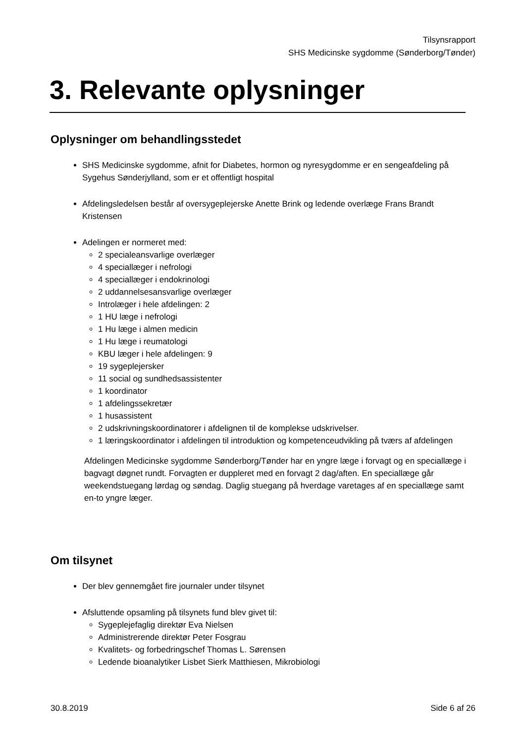Tilsynsrapport
SHS Medicinske sygdomme (Sønderborg/Tønder)
3. Relevante oplysninger
Oplysninger om behandlingsstedet
SHS Medicinske sygdomme, afnit for Diabetes, hormon og nyresygdomme er en sengeafdeling på Sygehus Sønderjylland, som er et offentligt hospital
Afdelingsledelsen består af oversygeplejerske Anette Brink og ledende overlæge Frans Brandt Kristensen
Adelingen er normeret med:
2 specialeansvarlige overlæger
4 speciallæger i nefrologi
4 speciallæger i endokrinologi
2 uddannelsesansvarlige overlæger
Introlæger i hele afdelingen: 2
1 HU læge i nefrologi
1 Hu læge i almen medicin
1 Hu læge i reumatologi
KBU læger i hele afdelingen: 9
19 sygeplejersker
11 social og sundhedsassistenter
1 koordinator
1 afdelingssekretær
1 husassistent
2 udskrivningskoordinatorer i afdelignen til de komplekse udskrivelser.
1 læringskoordinator i afdelingen til introduktion og kompetenceudvikling på tværs af afdelingen
Afdelingen Medicinske sygdomme Sønderborg/Tønder har en yngre læge i forvagt og en speciallæge i bagvagt døgnet rundt. Forvagten er duppleret med en forvagt 2 dag/aften. En speciallæge går weekendstuegang lørdag og søndag. Daglig stuegang på hverdage varetages af en speciallæge samt en-to yngre læger.
Om tilsynet
Der blev gennemgået fire journaler under tilsynet
Afsluttende opsamling på tilsynets fund blev givet til:
Sygeplejefaglig direktør Eva Nielsen
Administrerende direktør Peter Fosgrau
Kvalitets- og forbedringschef Thomas L. Sørensen
Ledende bioanalytiker Lisbet Sierk Matthiesen, Mikrobiologi
30.8.2019 Side 6 af 26